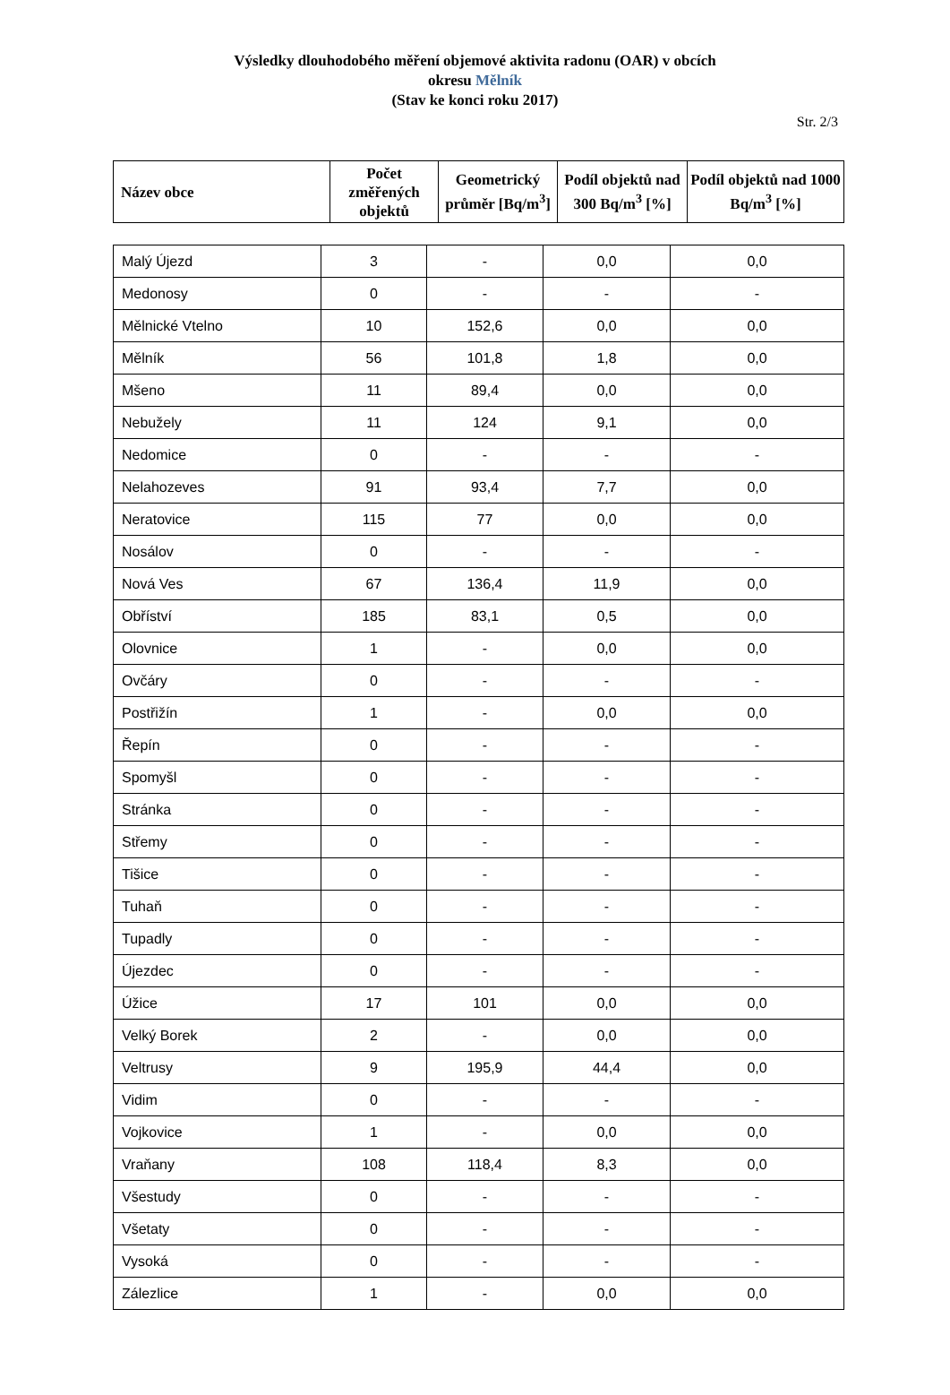Výsledky dlouhodobého měření objemové aktivita radonu (OAR) v obcích
okresu Mělník
(Stav ke konci roku 2017)
Str. 2/3
| Název obce | Počet změřených objektů | Geometrický průměr [Bq/m<sup>3</sup>] | Podíl objektů nad 300 Bq/m<sup>3</sup> [%] | Podíl objektů nad 1000 Bq/m<sup>3</sup> [%] |
| --- | --- | --- | --- | --- |
| Malý Újezd | 3 | - | 0,0 | 0,0 |
| Medonosy | 0 | - | - | - |
| Mělnické Vtelno | 10 | 152,6 | 0,0 | 0,0 |
| Mělník | 56 | 101,8 | 1,8 | 0,0 |
| Mšeno | 11 | 89,4 | 0,0 | 0,0 |
| Nebužely | 11 | 124 | 9,1 | 0,0 |
| Nedomice | 0 | - | - | - |
| Nelahozeves | 91 | 93,4 | 7,7 | 0,0 |
| Neratovice | 115 | 77 | 0,0 | 0,0 |
| Nosálov | 0 | - | - | - |
| Nová Ves | 67 | 136,4 | 11,9 | 0,0 |
| Obříství | 185 | 83,1 | 0,5 | 0,0 |
| Olovnice | 1 | - | 0,0 | 0,0 |
| Ovčáry | 0 | - | - | - |
| Postřižín | 1 | - | 0,0 | 0,0 |
| Řepín | 0 | - | - | - |
| Spomyšl | 0 | - | - | - |
| Stránka | 0 | - | - | - |
| Střemy | 0 | - | - | - |
| Tišice | 0 | - | - | - |
| Tuhaň | 0 | - | - | - |
| Tupadly | 0 | - | - | - |
| Újezdec | 0 | - | - | - |
| Úžice | 17 | 101 | 0,0 | 0,0 |
| Velký Borek | 2 | - | 0,0 | 0,0 |
| Veltrusy | 9 | 195,9 | 44,4 | 0,0 |
| Vidim | 0 | - | - | - |
| Vojkovice | 1 | - | 0,0 | 0,0 |
| Vraňany | 108 | 118,4 | 8,3 | 0,0 |
| Všestudy | 0 | - | - | - |
| Všetaty | 0 | - | - | - |
| Vysoká | 0 | - | - | - |
| Zálezlice | 1 | - | 0,0 | 0,0 |